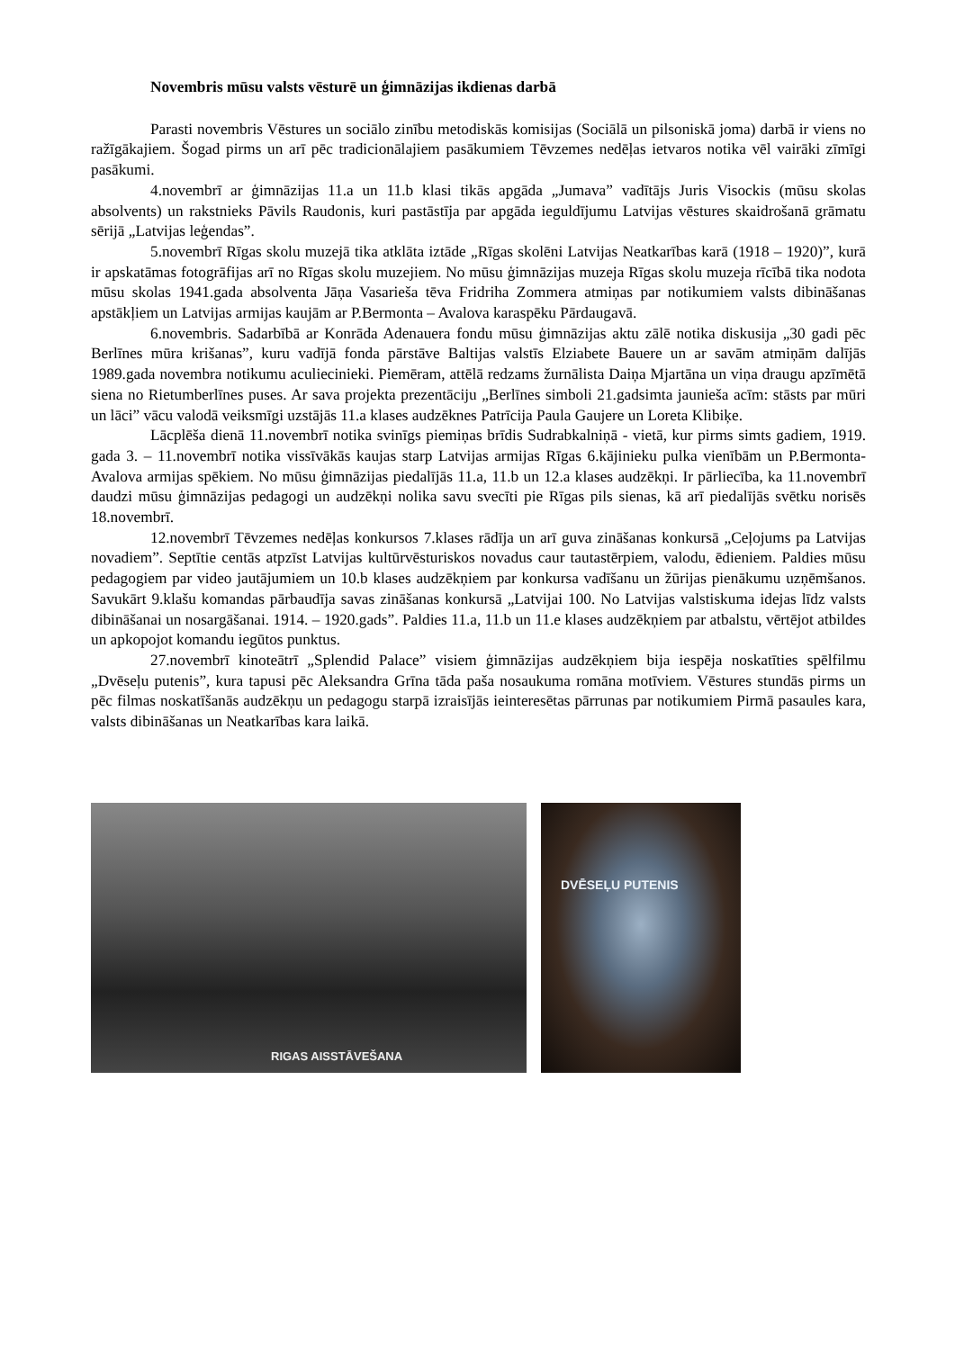Novembris mūsu valsts vēsturē un ģimnāzijas ikdienas darbā
Parasti novembris Vēstures un sociālo zinību metodiskās komisijas (Sociālā un pilsoniskā joma) darbā ir viens no ražīgākajiem. Šogad pirms un arī pēc tradicionālajiem pasākumiem Tēvzemes nedēļas ietvaros notika vēl vairāki zīmīgi pasākumi.
4.novembrī ar ģimnāzijas 11.a un 11.b klasi tikās apgāda „Jumava” vadītājs Juris Visockis (mūsu skolas absolvents) un rakstnieks Pāvils Raudonis, kuri pastāstīja par apgāda ieguldījumu Latvijas vēstures skaidrošanā grāmatu sērijā „Latvijas leģendas”.
5.novembrī Rīgas skolu muzejā tika atklāta iztāde „Rīgas skolēni Latvijas Neatkarības karā (1918 – 1920)”, kurā ir apskatāmas fotogrāfijas arī no Rīgas skolu muzejiem. No mūsu ģimnāzijas muzeja Rīgas skolu muzeja rīcībā tika nodota mūsu skolas 1941.gada absolventa Jāņa Vasarieša tēva Fridriha Zommera atmiņas par notikumiem valsts dibināšanas apstākļiem un Latvijas armijas kaujām ar P.Bermonta – Avalova karaspēku Pārdaugavā.
6.novembris. Sadarbībā ar Konrāda Adenauera fondu mūsu ģimnāzijas aktu zālē notika diskusija „30 gadi pēc Berlīnes mūra krišanas”, kuru vadījā fonda pārstāve Baltijas valstīs Elziabete Bauere un ar savām atmiņām dalījās 1989.gada novembra notikumu aculiecinieki. Piemēram, attēlā redzams žurnālista Daiņa Mjartāna un viņa draugu apzīmētā siena no Rietumberlīnes puses. Ar sava projekta prezentāciju „Berlīnes simboli 21.gadsimta jaunieša acīm: stāsts par mūri un lāci” vācu valodā veiksmīgi uzstājās 11.a klases audzēknes Patrīcija Paula Gaujere un Loreta Klibiķe.
Lācplēša dienā 11.novembrī notika svinīgs piemiņas brīdis Sudrabkalniņā - vietā, kur pirms simts gadiem, 1919. gada 3. – 11.novembrī notika vissīvākās kaujas starp Latvijas armijas Rīgas 6.kājinieku pulka vienībām un P.Bermonta-Avalova armijas spēkiem. No mūsu ģimnāzijas piedalījās 11.a, 11.b un 12.a klases audzēkņi. Ir pārliecība, ka 11.novembrī daudzi mūsu ģimnāzijas pedagogi un audzēkņi nolika savu svecīti pie Rīgas pils sienas, kā arī piedalījās svētku norisēs 18.novembrī.
12.novembrī Tēvzemes nedēļas konkursos 7.klases rādīja un arī guva zināšanas konkursā „Ceļojums pa Latvijas novadiem”. Septītie centās atpzīst Latvijas kultūrvēsturiskos novadus caur tautastērpiem, valodu, ēdieniem. Paldies mūsu pedagogiem par video jautājumiem un 10.b klases audzēkņiem par konkursa vadīšanu un žūrijas pienākumu uzņēmšanos. Savukārt 9.klašu komandas pārbaudīja savas zināšanas konkursā „Latvijai 100. No Latvijas valstiskuma idejas līdz valsts dibināšanai un nosargāšanai. 1914. – 1920.gads”. Paldies 11.a, 11.b un 11.e klases audzēkņiem par atbalstu, vērtējot atbildes un apkopojot komandu iegūtos punktus.
27.novembrī kinoteātrī „Splendid Palace” visiem ģimnāzijas audzēkņiem bija iespēja noskatīties spēlfilmu „Dvēseļu putenis”, kura tapusi pēc Aleksandra Grīna tāda paša nosaukuma romāna motīviem. Vēstures stundās pirms un pēc filmas noskatīšanās audzēkņu un pedagogu starpā izraisījās ieinteresētas pārrunas par notikumiem Pirmā pasaules kara, valsts dibināšanas un Neatkarības kara laikā.
RIGAS AISSTĀVEŠANA
DVĒSEĻU PUTENIS